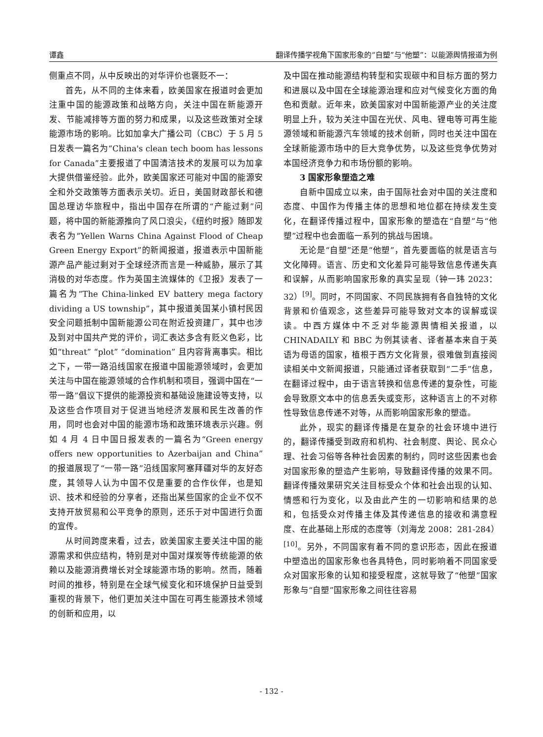谭鑫 翻译传播学视角下国家形象的“自塑”与“他塑”：以能源舆情报道为例
侧重点不同，从中反映出的对华评价也褒贬不一：
首先，从不同的主体来看，欧美国家在报道时会更加注重中国的能源政策和战略方向，关注中国在新能源开发、节能减排等方面的努力和成果，以及这些政策对全球能源市场的影响。比如加拿大广播公司（CBC）于 5 月 5 日发表一篇名为“China's clean tech boom has lessons for Canada”主要报道了中国清洁技术的发展可以为加拿大提供借鉴经验。此外，欧美国家还可能对中国的能源安全和外交政策等方面表示关切。近日，美国财政部长和德国总理访华旅程中，指出中国存在所谓的“产能过剩”问题，将中国的新能源推向了风口浪尖，《纽约时报》随即发表名为“Yellen Warns China Against Flood of Cheap Green Energy Export”的新闻报道，报道表示中国新能源产品产能过剩对于全球经济而言是一种威胁，展示了其消极的对华态度。作为英国主流媒体的《卫报》发表了一篇名为“The China-linked EV battery mega factory dividing a US township”，其中报道美国某小镇村民因安全问题抵制中国新能源公司在附近投资建厂，其中也涉及到对中国共产党的评价，词汇表达多含有贬义色彩，比如“threat” “plot” “domination” 且内容背离事实。相比之下，一带一路沿线国家在报道中国能源领域时，会更加关注与中国在能源领域的合作机制和项目，强调中国在“一带一路”倡议下提供的能源投资和基础设施建设等支持，以及这些合作项目对于促进当地经济发展和民生改善的作用，同时也会对中国的能源市场和政策环境表示兴趣。例如 4 月 4 日中国日报发表的一篇名为“Green energy offers new opportunities to Azerbaijan and China”的报道展现了“一带一路”沿线国家阿塞拜疆对华的友好态度，其领导人认为中国不仅是重要的合作伙伴，也是知识、技术和经验的分享者，还指出某些国家的企业不仅不支持开放贸易和公平竞争的原则，还乐于对中国进行负面的宣传。
从时间跨度来看，过去，欧美国家主要关注中国的能源需求和供应结构，特别是对中国对煤炭等传统能源的依赖以及能源消费增长对全球能源市场的影响。然而，随着时间的推移，特别是在全球气候变化和环境保护日益受到重视的背景下，他们更加关注中国在可再生能源技术领域的创新和应用，以
及中国在推动能源结构转型和实现碳中和目标方面的努力和进展以及中国在全球能源治理和应对气候变化方面的角色和贡献。近年来，欧美国家对中国新能源产业的关注度明显上升，较为关注中国在光伏、风电、锂电等可再生能源领域和新能源汽车领域的技术创新，同时也关注中国在全球新能源市场中的巨大竞争优势，以及这些竞争优势对本国经济竞争力和市场份额的影响。
3 国家形象塑造之难
自新中国成立以来，由于国际社会对中国的关注度和态度、中国作为传播主体的思想和地位都在持续发生变化，在翻译传播过程中，国家形象的塑造在“自塑”与“他塑”过程中也会面临一系列的挑战与困境。
无论是“自塑”还是“他塑”，首先要面临的就是语言与文化障碍。语言、历史和文化差异可能导致信息传递失真和误解，从而影响国家形象的真实呈现（钟一玮 2023：32）<sup>[9]</sup>。同时，不同国家、不同民族拥有各自独特的文化背景和价值观念，这些差异可能导致对文本的误解或误读。中西方媒体中不乏对华能源舆情相关报道，以 CHINADAILY 和 BBC 为例其读者、译者基本来自于英语为母语的国家，植根于西方文化背景，很难做到直接阅读相关中文新闻报道，只能通过译者获取到“二手”信息，在翻译过程中，由于语言转换和信息传递的复杂性，可能会导致原文本中的信息丢失或变形，这种语言上的不对称性导致信息传递不对等，从而影响国家形象的塑造。
此外，现实的翻译传播是在复杂的社会环境中进行的，翻译传播受到政府和机构、社会制度、舆论、民众心理、社会习俗等各种社会因素的制约，同时这些因素也会对国家形象的塑造产生影响，导致翻译传播的效果不同。翻译传播效果研究关注目标受众个体和社会出现的认知、情感和行为变化，以及由此产生的一切影响和结果的总和，包括受众对传播主体及其传递信息的接收和满意程度、在此基础上形成的态度等（刘海龙 2008：281-284）<sup>[10]</sup>。另外，不同国家有着不同的意识形态，因此在报道中塑造出的国家形象也各具特色，同时影响着不同国家受众对国家形象的认知和接受程度，这就导致了“他塑”国家形象与“自塑”国家形象之间往往容易
- 132 -